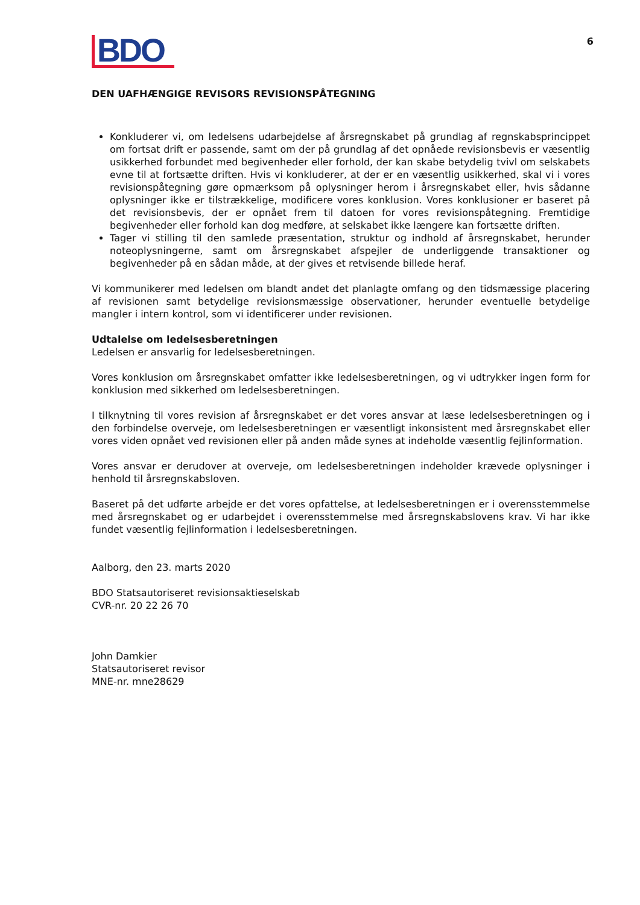BDO
6
DEN UAFHÆNGIGE REVISORS REVISIONSPÅTEGNING
Konkluderer vi, om ledelsens udarbejdelse af årsregnskabet på grundlag af regnskabsprincippet om fortsat drift er passende, samt om der på grundlag af det opnåede revisionsbevis er væsentlig usikkerhed forbundet med begivenheder eller forhold, der kan skabe betydelig tvivl om selskabets evne til at fortsætte driften. Hvis vi konkluderer, at der er en væsentlig usikkerhed, skal vi i vores revisionspåtegning gøre opmærksom på oplysninger herom i årsregnskabet eller, hvis sådanne oplysninger ikke er tilstrækkelige, modificere vores konklusion. Vores konklusioner er baseret på det revisionsbevis, der er opnået frem til datoen for vores revisionspåtegning. Fremtidige begivenheder eller forhold kan dog medføre, at selskabet ikke længere kan fortsætte driften.
Tager vi stilling til den samlede præsentation, struktur og indhold af årsregnskabet, herunder noteoplysningerne, samt om årsregnskabet afspejler de underliggende transaktioner og begivenheder på en sådan måde, at der gives et retvisende billede heraf.
Vi kommunikerer med ledelsen om blandt andet det planlagte omfang og den tidsmæssige placering af revisionen samt betydelige revisionsmæssige observationer, herunder eventuelle betydelige mangler i intern kontrol, som vi identificerer under revisionen.
Udtalelse om ledelsesberetningen
Ledelsen er ansvarlig for ledelsesberetningen.
Vores konklusion om årsregnskabet omfatter ikke ledelsesberetningen, og vi udtrykker ingen form for konklusion med sikkerhed om ledelsesberetningen.
I tilknytning til vores revision af årsregnskabet er det vores ansvar at læse ledelsesberetningen og i den forbindelse overveje, om ledelsesberetningen er væsentligt inkonsistent med årsregnskabet eller vores viden opnået ved revisionen eller på anden måde synes at indeholde væsentlig fejlinformation.
Vores ansvar er derudover at overveje, om ledelsesberetningen indeholder krævede oplysninger i henhold til årsregnskabsloven.
Baseret på det udførte arbejde er det vores opfattelse, at ledelsesberetningen er i overensstemmelse med årsregnskabet og er udarbejdet i overensstemmelse med årsregnskabslovens krav. Vi har ikke fundet væsentlig fejlinformation i ledelsesberetningen.
Aalborg, den 23. marts 2020
BDO Statsautoriseret revisionsaktieselskab
CVR-nr. 20 22 26 70
John Damkier
Statsautoriseret revisor
MNE-nr. mne28629